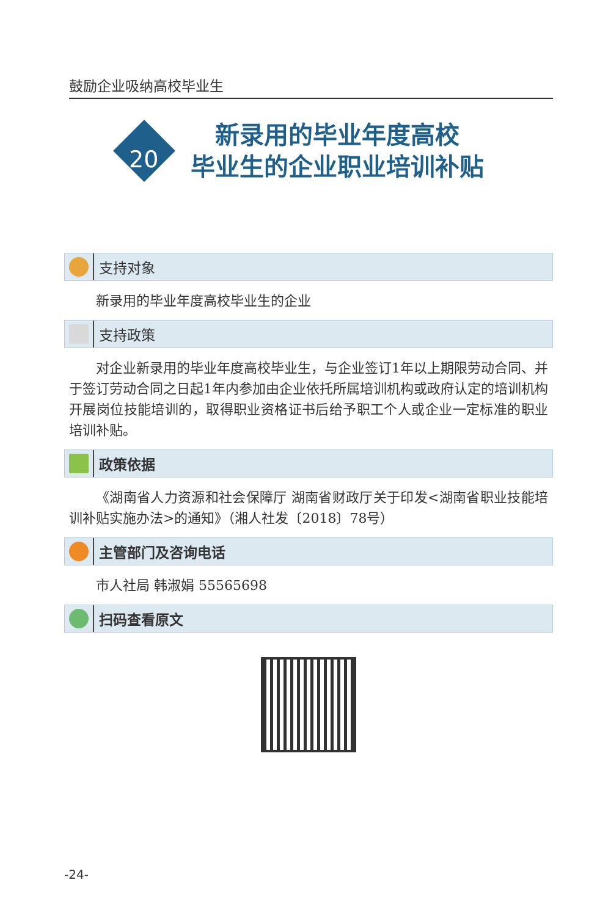鼓励企业吸纳高校毕业生
20
新录用的毕业年度高校
毕业生的企业职业培训补贴
支持对象
新录用的毕业年度高校毕业生的企业
支持政策
对企业新录用的毕业年度高校毕业生，与企业签订1年以上期限劳动合同、并于签订劳动合同之日起1年内参加由企业依托所属培训机构或政府认定的培训机构开展岗位技能培训的，取得职业资格证书后给予职工个人或企业一定标准的职业培训补贴。
政策依据
《湖南省人力资源和社会保障厅 湖南省财政厅关于印发<湖南省职业技能培训补贴实施办法>的通知》（湘人社发〔2018〕78号）
主管部门及咨询电话
市人社局 韩淑娟 55565698
扫码查看原文
-24-